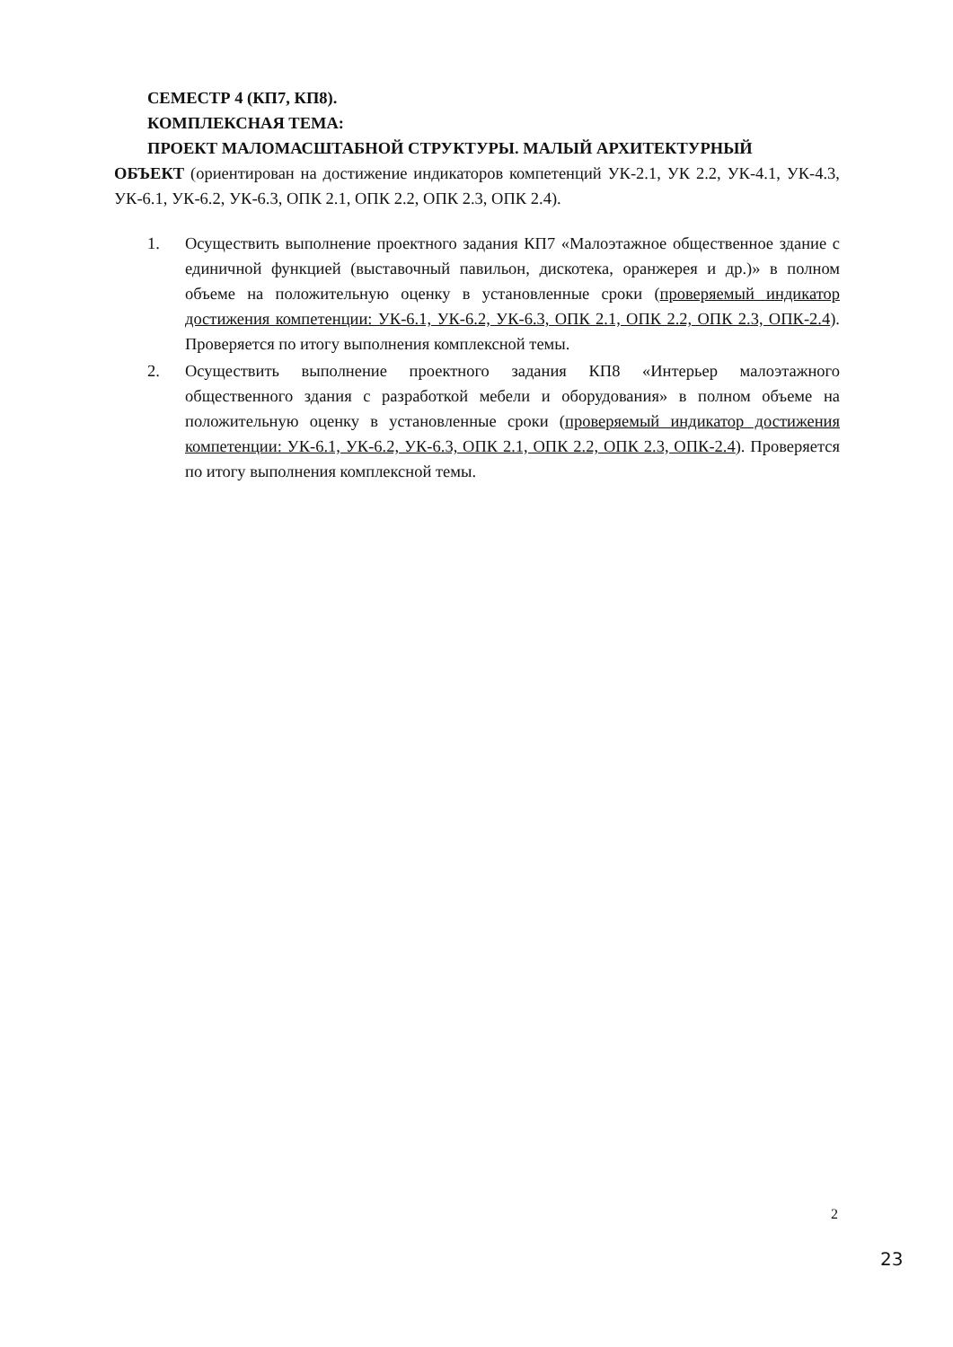СЕМЕСТР 4 (КП7, КП8).
КОМПЛЕКСНАЯ ТЕМА:
ПРОЕКТ МАЛОМАСШТАБНОЙ СТРУКТУРЫ. МАЛЫЙ АРХИТЕКТУРНЫЙ
ОБЪЕКТ (ориентирован на достижение индикаторов компетенций УК-2.1, УК 2.2, УК-4.1, УК-4.3, УК-6.1, УК-6.2, УК-6.3, ОПК 2.1, ОПК 2.2, ОПК 2.3, ОПК 2.4).
1. Осуществить выполнение проектного задания КП7 «Малоэтажное общественное здание с единичной функцией (выставочный павильон, дискотека, оранжерея и др.)» в полном объеме на положительную оценку в установленные сроки (проверяемый индикатор достижения компетенции: УК-6.1, УК-6.2, УК-6.3, ОПК 2.1, ОПК 2.2, ОПК 2.3, ОПК-2.4). Проверяется по итогу выполнения комплексной темы.
2. Осуществить выполнение проектного задания КП8 «Интерьер малоэтажного общественного здания с разработкой мебели и оборудования» в полном объеме на положительную оценку в установленные сроки (проверяемый индикатор достижения компетенции: УК-6.1, УК-6.2, УК-6.3, ОПК 2.1, ОПК 2.2, ОПК 2.3, ОПК-2.4). Проверяется по итогу выполнения комплексной темы.
2
23